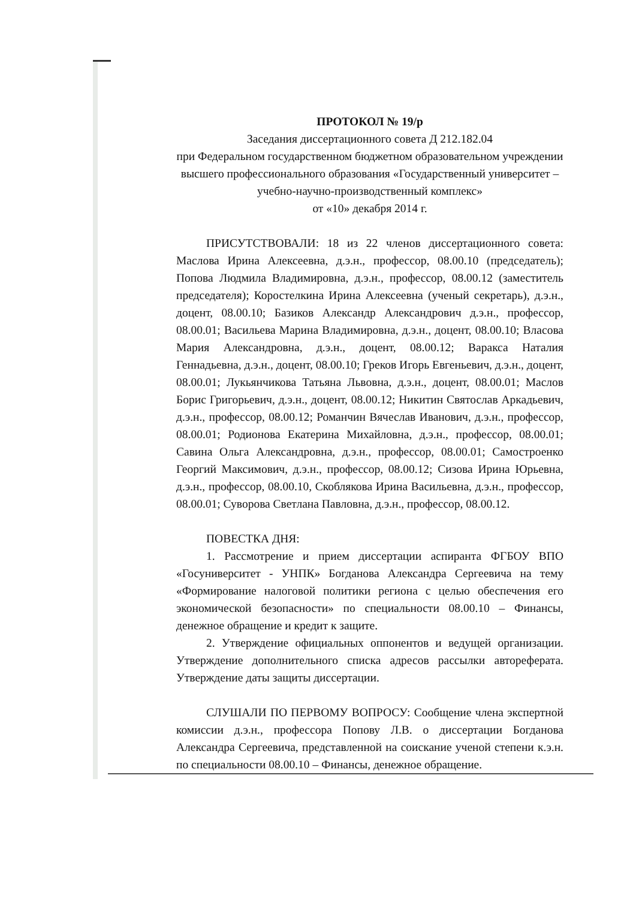ПРОТОКОЛ № 19/р
Заседания диссертационного совета Д 212.182.04
при Федеральном государственном бюджетном образовательном учреждении высшего профессионального образования «Государственный университет – учебно-научно-производственный комплекс»
от «10» декабря 2014 г.
ПРИСУТСТВОВАЛИ: 18 из 22 членов диссертационного совета: Маслова Ирина Алексеевна, д.э.н., профессор, 08.00.10 (председатель); Попова Людмила Владимировна, д.э.н., профессор, 08.00.12 (заместитель председателя); Коростелкина Ирина Алексеевна (ученый секретарь), д.э.н., доцент, 08.00.10; Базиков Александр Александрович д.э.н., профессор, 08.00.01; Васильева Марина Владимировна, д.э.н., доцент, 08.00.10; Власова Мария Александровна, д.э.н., доцент, 08.00.12; Варакса Наталия Геннадьевна, д.э.н., доцент, 08.00.10; Греков Игорь Евгеньевич, д.э.н., доцент, 08.00.01; Лукьянчикова Татьяна Львовна, д.э.н., доцент, 08.00.01; Маслов Борис Григорьевич, д.э.н., доцент, 08.00.12; Никитин Святослав Аркадьевич, д.э.н., профессор, 08.00.12; Романчин Вячеслав Иванович, д.э.н., профессор, 08.00.01; Родионова Екатерина Михайловна, д.э.н., профессор, 08.00.01; Савина Ольга Александровна, д.э.н., профессор, 08.00.01; Самостроенко Георгий Максимович, д.э.н., профессор, 08.00.12; Сизова Ирина Юрьевна, д.э.н., профессор, 08.00.10, Скоблякова Ирина Васильевна, д.э.н., профессор, 08.00.01; Суворова Светлана Павловна, д.э.н., профессор, 08.00.12.
ПОВЕСТКА ДНЯ:
1. Рассмотрение и прием диссертации аспиранта ФГБОУ ВПО «Госуниверситет - УНПК» Богданова Александра Сергеевича на тему «Формирование налоговой политики региона с целью обеспечения его экономической безопасности» по специальности 08.00.10 – Финансы, денежное обращение и кредит к защите.
2. Утверждение официальных оппонентов и ведущей организации. Утверждение дополнительного списка адресов рассылки автореферата. Утверждение даты защиты диссертации.
СЛУШАЛИ ПО ПЕРВОМУ ВОПРОСУ: Сообщение члена экспертной комиссии д.э.н., профессора Попову Л.В. о диссертации Богданова Александра Сергеевича, представленной на соискание ученой степени к.э.н. по специальности 08.00.10 – Финансы, денежное обращение.